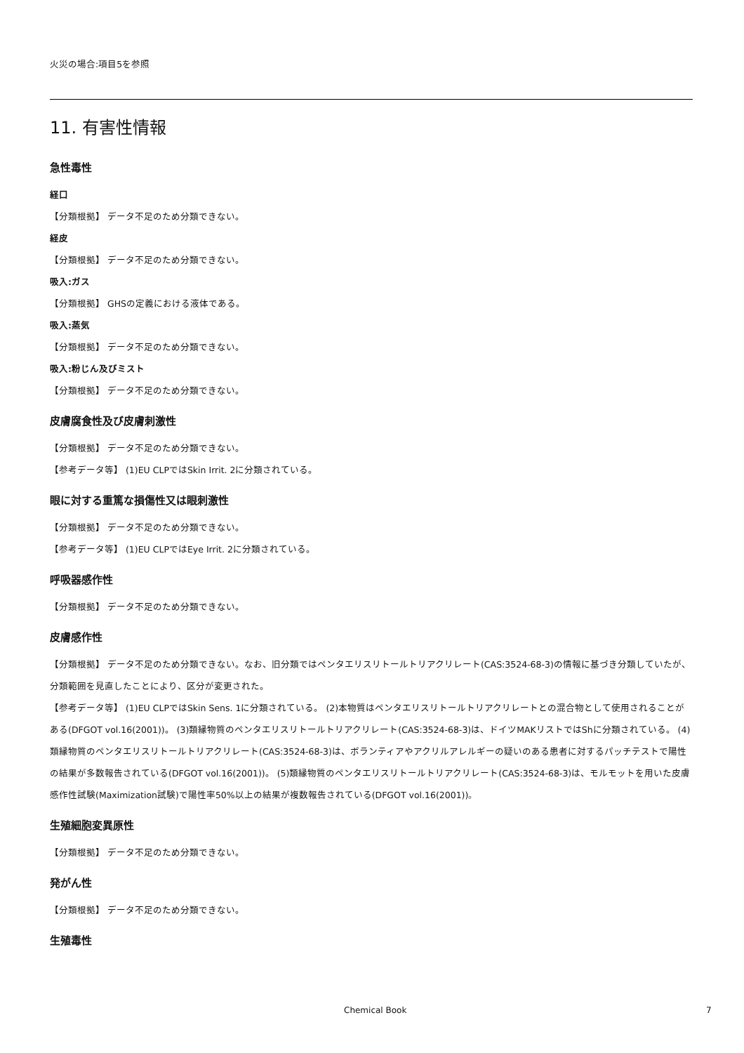火災の場合:項目5を参照
11. 有害性情報
急性毒性
経口
【分類根拠】 データ不足のため分類できない。
経皮
【分類根拠】 データ不足のため分類できない。
吸入:ガス
【分類根拠】 GHSの定義における液体である。
吸入:蒸気
【分類根拠】 データ不足のため分類できない。
吸入:粉じん及びミスト
【分類根拠】 データ不足のため分類できない。
皮膚腐食性及び皮膚刺激性
【分類根拠】 データ不足のため分類できない。
【参考データ等】 (1)EU CLPではSkin Irrit. 2に分類されている。
眼に対する重篤な損傷性又は眼刺激性
【分類根拠】 データ不足のため分類できない。
【参考データ等】 (1)EU CLPではEye Irrit. 2に分類されている。
呼吸器感作性
【分類根拠】 データ不足のため分類できない。
皮膚感作性
【分類根拠】 データ不足のため分類できない。なお、旧分類ではペンタエリスリトールトリアクリレート(CAS:3524-68-3)の情報に基づき分類していたが、分類範囲を見直したことにより、区分が変更された。
【参考データ等】 (1)EU CLPではSkin Sens. 1に分類されている。 (2)本物質はペンタエリスリトールトリアクリレートとの混合物として使用されることがある(DFGOT vol.16(2001))。 (3)類縁物質のペンタエリスリトールトリアクリレート(CAS:3524-68-3)は、ドイツMAKリストではShに分類されている。 (4)類縁物質のペンタエリスリトールトリアクリレート(CAS:3524-68-3)は、ボランティアやアクリルアレルギーの疑いのある患者に対するパッチテストで陽性の結果が多数報告されている(DFGOT vol.16(2001))。 (5)類縁物質のペンタエリスリトールトリアクリレート(CAS:3524-68-3)は、モルモットを用いた皮膚感作性試験(Maximization試験)で陽性率50%以上の結果が複数報告されている(DFGOT vol.16(2001))。
生殖細胞変異原性
【分類根拠】 データ不足のため分類できない。
発がん性
【分類根拠】 データ不足のため分類できない。
生殖毒性
Chemical Book 7